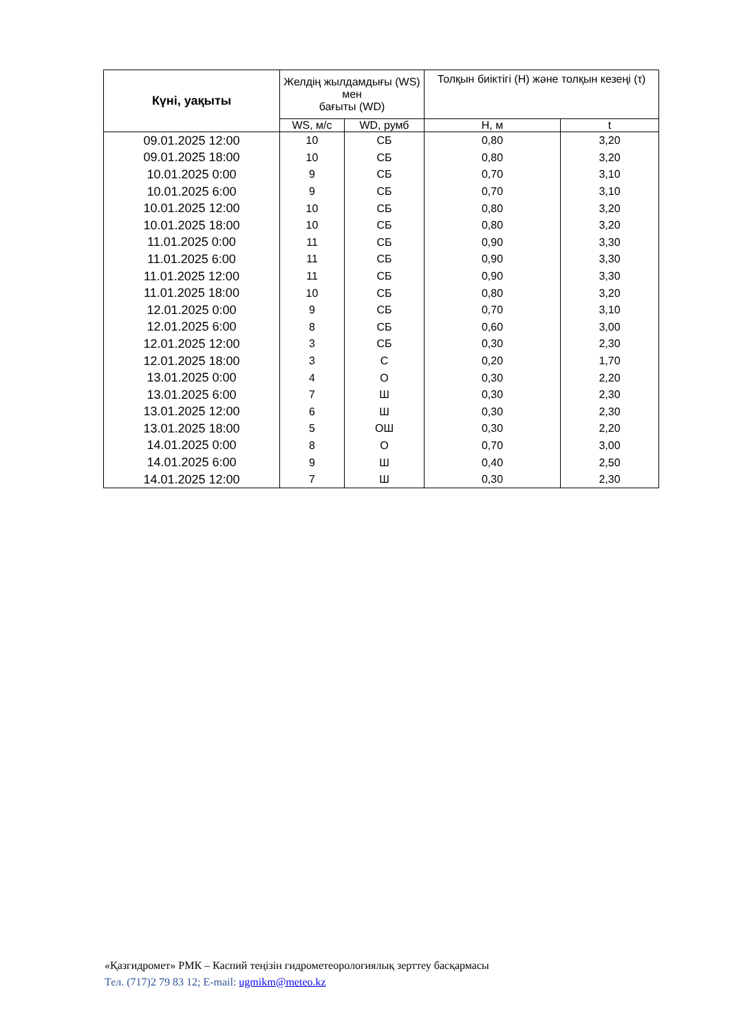| Күні, уақыты | Желдің жылдамдығы (WS) мен бағыты (WD) | | Толқын биіктігі (Н) және толқын кезеңі (τ) | |
| --- | --- | --- | --- | --- |
| | WS, м/с | WD, румб | Н, м | t |
| 09.01.2025 12:00 | 10 | СБ | 0,80 | 3,20 |
| 09.01.2025 18:00 | 10 | СБ | 0,80 | 3,20 |
| 10.01.2025 0:00 | 9 | СБ | 0,70 | 3,10 |
| 10.01.2025 6:00 | 9 | СБ | 0,70 | 3,10 |
| 10.01.2025 12:00 | 10 | СБ | 0,80 | 3,20 |
| 10.01.2025 18:00 | 10 | СБ | 0,80 | 3,20 |
| 11.01.2025 0:00 | 11 | СБ | 0,90 | 3,30 |
| 11.01.2025 6:00 | 11 | СБ | 0,90 | 3,30 |
| 11.01.2025 12:00 | 11 | СБ | 0,90 | 3,30 |
| 11.01.2025 18:00 | 10 | СБ | 0,80 | 3,20 |
| 12.01.2025 0:00 | 9 | СБ | 0,70 | 3,10 |
| 12.01.2025 6:00 | 8 | СБ | 0,60 | 3,00 |
| 12.01.2025 12:00 | 3 | СБ | 0,30 | 2,30 |
| 12.01.2025 18:00 | 3 | С | 0,20 | 1,70 |
| 13.01.2025 0:00 | 4 | О | 0,30 | 2,20 |
| 13.01.2025 6:00 | 7 | Ш | 0,30 | 2,30 |
| 13.01.2025 12:00 | 6 | Ш | 0,30 | 2,30 |
| 13.01.2025 18:00 | 5 | ОШ | 0,30 | 2,20 |
| 14.01.2025 0:00 | 8 | О | 0,70 | 3,00 |
| 14.01.2025 6:00 | 9 | Ш | 0,40 | 2,50 |
| 14.01.2025 12:00 | 7 | Ш | 0,30 | 2,30 |
«Қазгидромет» РМК – Каспий теңізін гидрометеорологиялық зерттеу басқармасы
Тел. (717)2 79 83 12; E-mail: ugmikm@meteo.kz